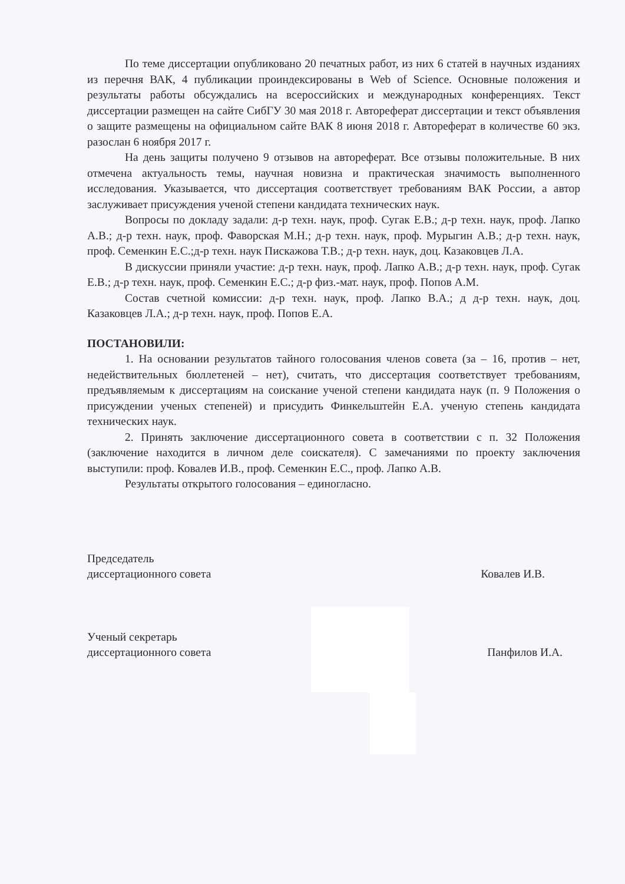По теме диссертации опубликовано 20 печатных работ, из них 6 статей в научных изданиях из перечня ВАК, 4 публикации проиндексированы в Web of Science. Основные положения и результаты работы обсуждались на всероссийских и международных конференциях. Текст диссертации размещен на сайте СибГУ 30 мая 2018 г. Автореферат диссертации и текст объявления о защите размещены на официальном сайте ВАК 8 июня 2018 г. Автореферат в количестве 60 экз. разослан 6 ноября 2017 г.
На день защиты получено 9 отзывов на автореферат. Все отзывы положительные. В них отмечена актуальность темы, научная новизна и практическая значимость выполненного исследования. Указывается, что диссертация соответствует требованиям ВАК России, а автор заслуживает присуждения ученой степени кандидата технических наук.
Вопросы по докладу задали: д-р техн. наук, проф. Сугак Е.В.; д-р техн. наук, проф. Лапко А.В.; д-р техн. наук, проф. Фаворская М.Н.; д-р техн. наук, проф. Мурыгин А.В.; д-р техн. наук, проф. Семенкин Е.С.;д-р техн. наук Пискажова Т.В.; д-р техн. наук, доц. Казаковцев Л.А.
В дискуссии приняли участие: д-р техн. наук, проф. Лапко А.В.; д-р техн. наук, проф. Сугак Е.В.; д-р техн. наук, проф. Семенкин Е.С.; д-р физ.-мат. наук, проф. Попов А.М.
Состав счетной комиссии: д-р техн. наук, проф. Лапко В.А.; д д-р техн. наук, доц. Казаковцев Л.А.; д-р техн. наук, проф. Попов Е.А.
ПОСТАНОВИЛИ:
1. На основании результатов тайного голосования членов совета (за – 16, против – нет, недействительных бюллетеней – нет), считать, что диссертация соответствует требованиям, предъявляемым к диссертациям на соискание ученой степени кандидата наук (п. 9 Положения о присуждении ученых степеней) и присудить Финкельштейн Е.А. ученую степень кандидата технических наук.
2. Принять заключение диссертационного совета в соответствии с п. 32 Положения (заключение находится в личном деле соискателя). С замечаниями по проекту заключения выступили: проф. Ковалев И.В., проф. Семенкин Е.С., проф. Лапко А.В.
Результаты открытого голосования – единогласно.
Председатель
диссертационного совета
Ковалев И.В.
Ученый секретарь
диссертационного совета
Панфилов И.А.